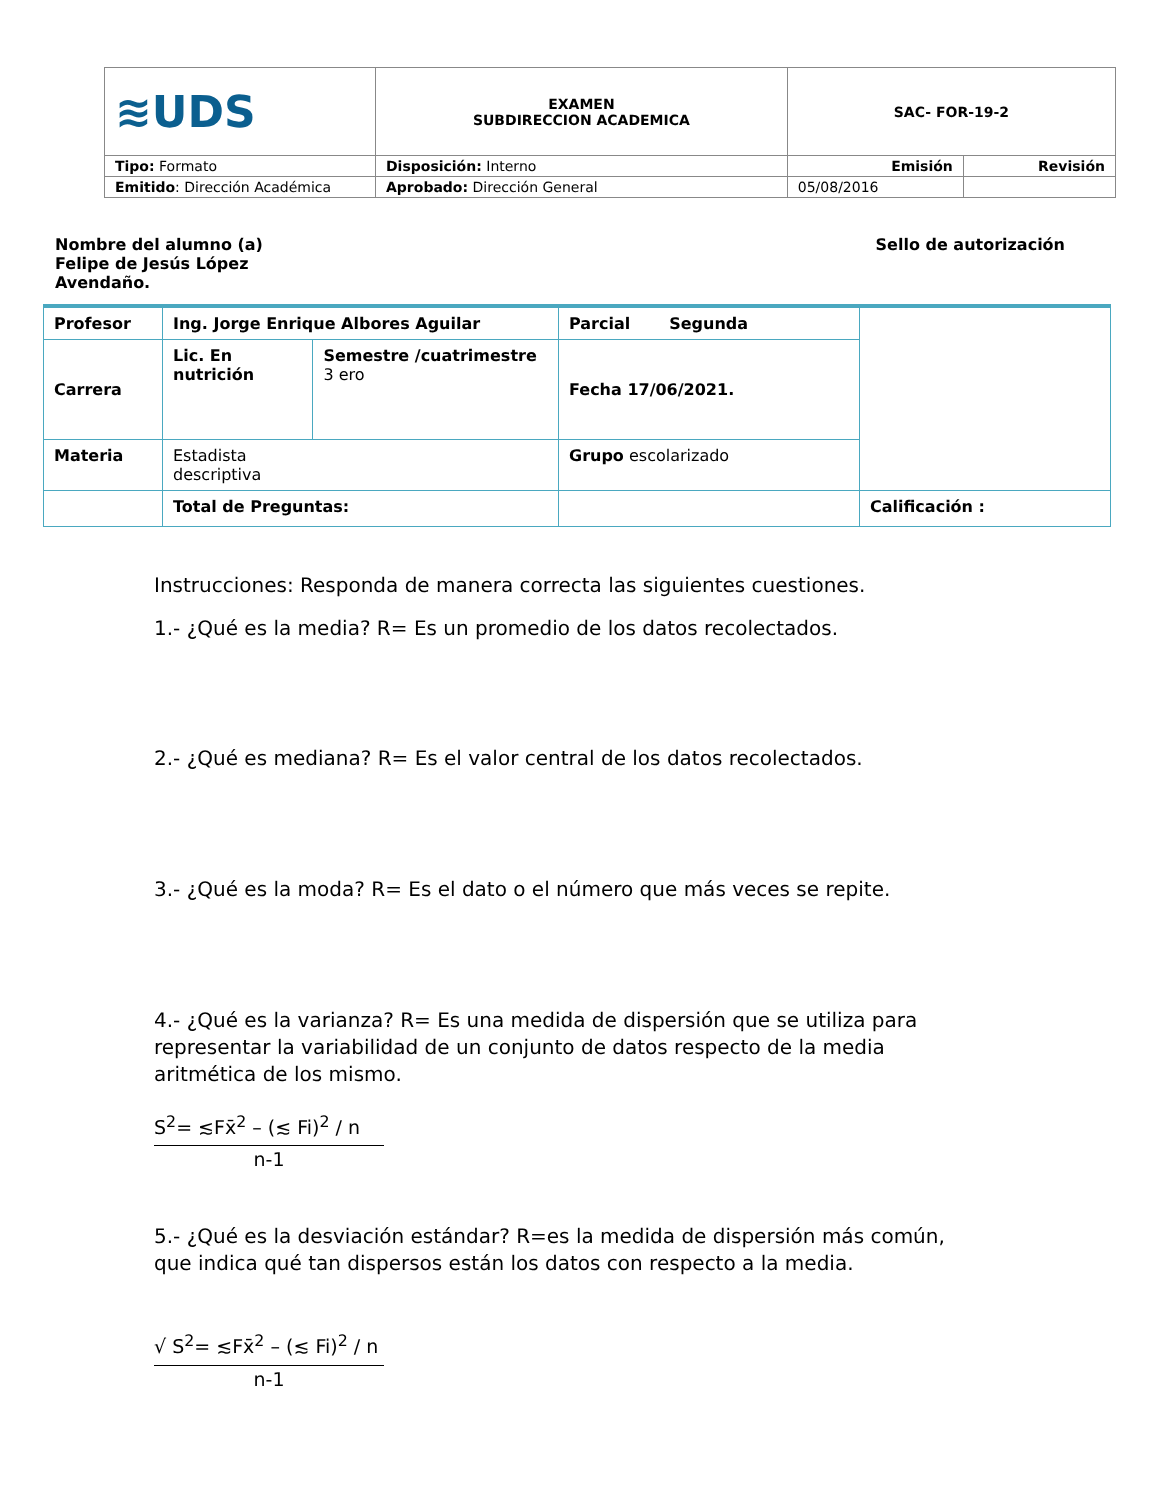| ≋UDS | EXAMEN SUBDIRECCION ACADEMICA | SAC- FOR-19-2 | |
| Tipo: Formato | Disposición: Interno | Emisión | Revisión |
| Emitido : Dirección Académica | Aprobado: Dirección General | 05/08/2016 | |
Nombre del alumno (a)
Felipe de Jesús López
Avendaño.
Sello de autorización
| Profesor | Ing. Jorge Enrique Albores Aguilar | | Parcial Segunda | |
| Carrera | Lic. En nutrición | Semestre /cuatrimestre 3 ero | Fecha 17/06/2021. | |
| Materia | Estadista descriptiva | | Grupo escolarizado | |
| | Total de Preguntas: | | | Calificación : |
Instrucciones: Responda de manera correcta las siguientes cuestiones.
1.- ¿Qué es la media? R= Es un promedio de los datos recolectados.
2.- ¿Qué es mediana? R= Es el valor central de los datos recolectados.
3.- ¿Qué es la moda? R= Es el dato o el número que más veces se repite.
4.- ¿Qué es la varianza? R= Es una medida de dispersión que se utiliza para representar la variabilidad de un conjunto de datos respecto de la media aritmética de los mismo.
S<sup>2</sup>= ≲Fx̄<sup>2</sup> – (≲ Fi)<sup>2</sup> / n
n-1
5.- ¿Qué es la desviación estándar? R=es la medida de dispersión más común, que indica qué tan dispersos están los datos con respecto a la media.
√ S<sup>2</sup>= ≲Fx̄<sup>2</sup> – (≲ Fi)<sup>2</sup> / n
n-1